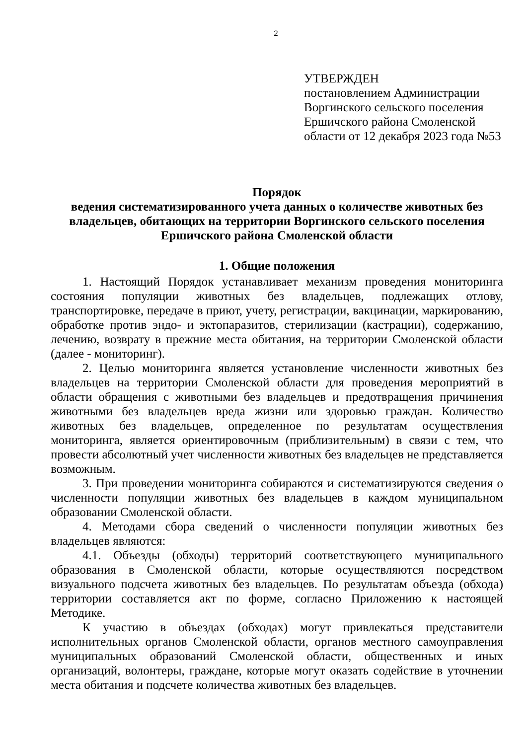2
УТВЕРЖДЕН
постановлением Администрации
Воргинского сельского поселения
Ершичского района Смоленской
области от 12 декабря 2023 года №53
Порядок
ведения систематизированного учета данных о количестве животных без владельцев, обитающих на территории Воргинского сельского поселения Ершичского района Смоленской области
1. Общие положения
1. Настоящий Порядок устанавливает механизм проведения мониторинга состояния популяции животных без владельцев, подлежащих отлову, транспортировке, передаче в приют, учету, регистрации, вакцинации, маркированию, обработке против эндо- и эктопаразитов, стерилизации (кастрации), содержанию, лечению, возврату в прежние места обитания, на территории Смоленской области (далее - мониторинг).
2. Целью мониторинга является установление численности животных без владельцев на территории Смоленской области для проведения мероприятий в области обращения с животными без владельцев и предотвращения причинения животными без владельцев вреда жизни или здоровью граждан. Количество животных без владельцев, определенное по результатам осуществления мониторинга, является ориентировочным (приблизительным) в связи с тем, что провести абсолютный учет численности животных без владельцев не представляется возможным.
3. При проведении мониторинга собираются и систематизируются сведения о численности популяции животных без владельцев в каждом муниципальном образовании Смоленской области.
4. Методами сбора сведений о численности популяции животных без владельцев являются:
4.1. Объезды (обходы) территорий соответствующего муниципального образования в Смоленской области, которые осуществляются посредством визуального подсчета животных без владельцев. По результатам объезда (обхода) территории составляется акт по форме, согласно Приложению к настоящей Методике.
К участию в объездах (обходах) могут привлекаться представители исполнительных органов Смоленской области, органов местного самоуправления муниципальных образований Смоленской области, общественных и иных организаций, волонтеры, граждане, которые могут оказать содействие в уточнении места обитания и подсчете количества животных без владельцев.